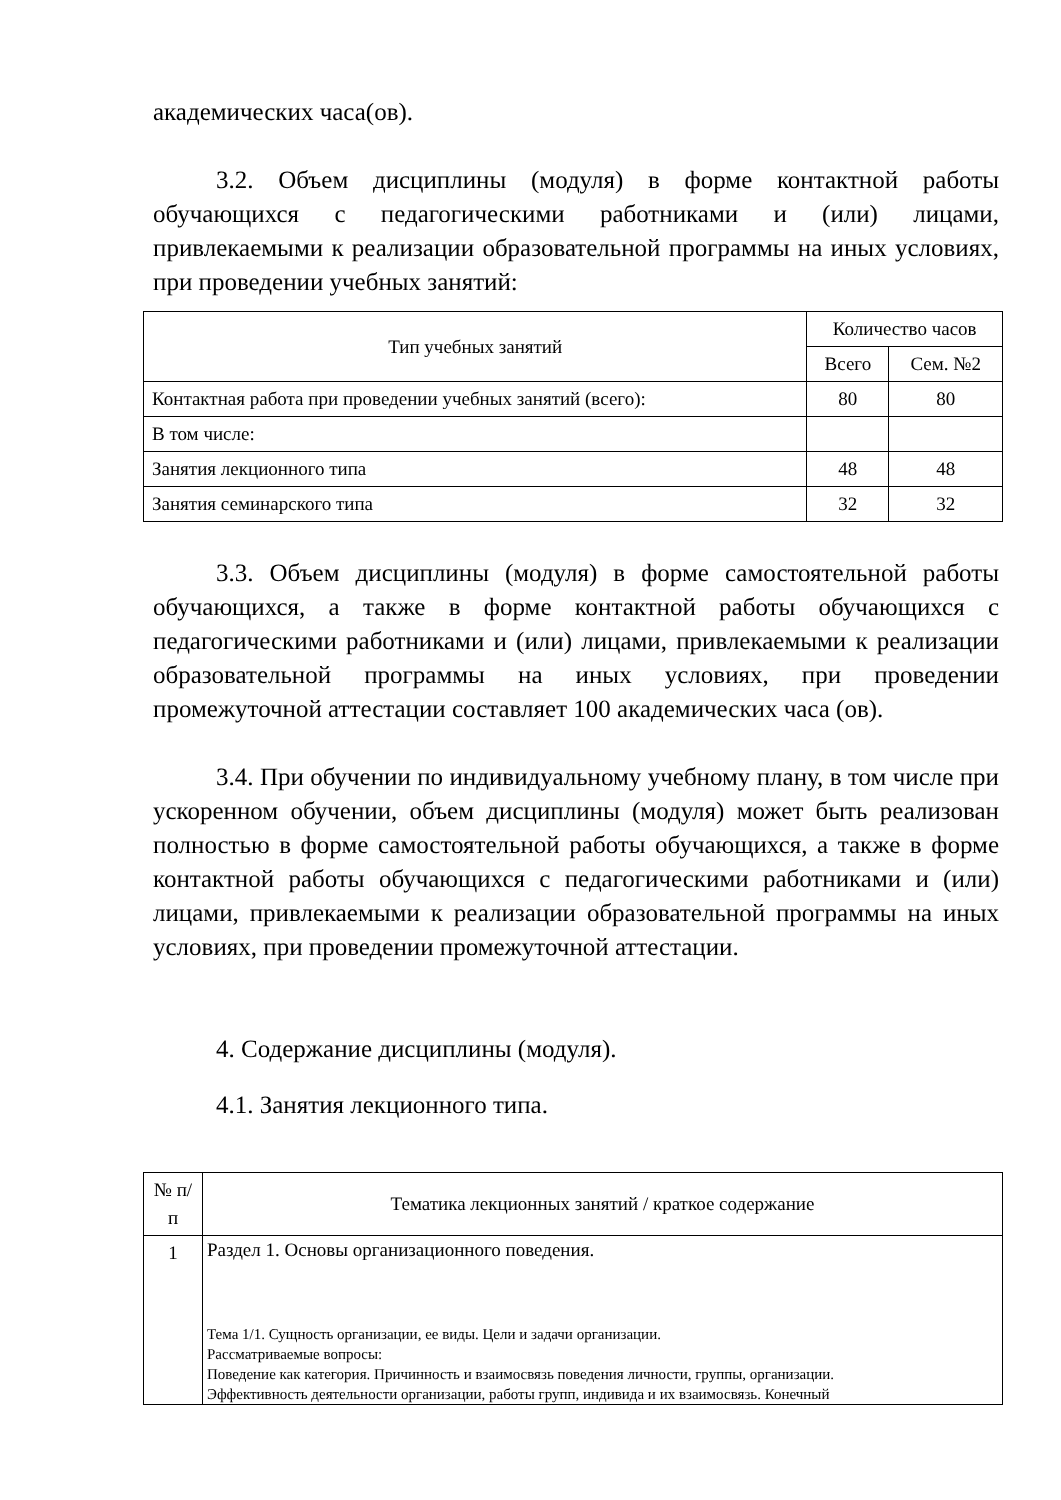академических часа(ов).
3.2. Объем дисциплины (модуля) в форме контактной работы обучающихся с педагогическими работниками и (или) лицами, привлекаемыми к реализации образовательной программы на иных условиях, при проведении учебных занятий:
| Тип учебных занятий | Количество часов | |
| --- | --- | --- |
| | Всего | Сем. №2 |
| Контактная работа при проведении учебных занятий (всего): | 80 | 80 |
| В том числе: | | |
| Занятия лекционного типа | 48 | 48 |
| Занятия семинарского типа | 32 | 32 |
3.3. Объем дисциплины (модуля) в форме самостоятельной работы обучающихся, а также в форме контактной работы обучающихся с педагогическими работниками и (или) лицами, привлекаемыми к реализации образовательной программы на иных условиях, при проведении промежуточной аттестации составляет 100 академических часа (ов).
3.4. При обучении по индивидуальному учебному плану, в том числе при ускоренном обучении, объем дисциплины (модуля) может быть реализован полностью в форме самостоятельной работы обучающихся, а также в форме контактной работы обучающихся с педагогическими работниками и (или) лицами, привлекаемыми к реализации образовательной программы на иных условиях, при проведении промежуточной аттестации.
4. Содержание дисциплины (модуля).
4.1. Занятия лекционного типа.
| № п/п | Тематика лекционных занятий / краткое содержание |
| --- | --- |
| 1 | Раздел 1. Основы организационного поведения. Тема 1/1. Сущность организации, ее виды. Цели и задачи организации. Рассматриваемые вопросы: Поведение как категория. Причинность и взаимосвязь поведения личности, группы, организации. Эффективность деятельности организации, работы групп, индивида и их взаимосвязь. Конечный |